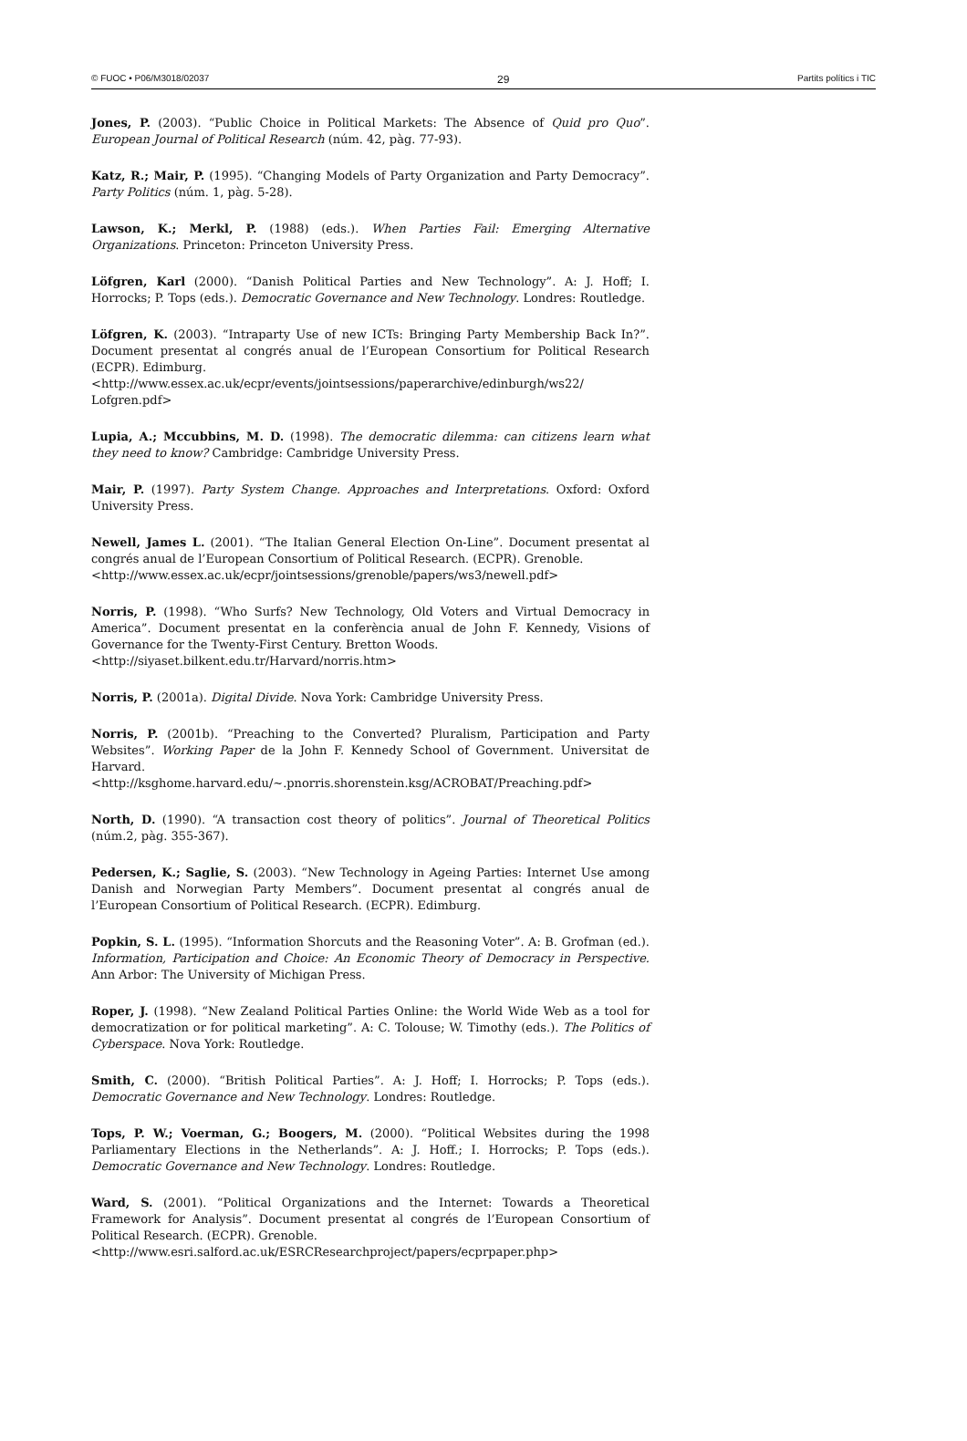© FUOC • P06/M3018/02037 29 Partits polítics i TIC
Jones, P. (2003). “Public Choice in Political Markets: The Absence of Quid pro Quo”. European Journal of Political Research (núm. 42, pàg. 77-93).
Katz, R.; Mair, P. (1995). “Changing Models of Party Organization and Party Democracy”. Party Politics (núm. 1, pàg. 5-28).
Lawson, K.; Merkl, P. (1988) (eds.). When Parties Fail: Emerging Alternative Organizations. Princeton: Princeton University Press.
Löfgren, Karl (2000). “Danish Political Parties and New Technology”. A: J. Hoff; I. Horrocks; P. Tops (eds.). Democratic Governance and New Technology. Londres: Routledge.
Löfgren, K. (2003). “Intraparty Use of new ICTs: Bringing Party Membership Back In?”. Document presentat al congrés anual de l’European Consortium for Political Research (ECPR). Edimburg.
<http://www.essex.ac.uk/ecpr/events/jointsessions/paperarchive/edinburgh/ws22/ Lofgren.pdf>
Lupia, A.; Mccubbins, M. D. (1998). The democratic dilemma: can citizens learn what they need to know? Cambridge: Cambridge University Press.
Mair, P. (1997). Party System Change. Approaches and Interpretations. Oxford: Oxford University Press.
Newell, James L. (2001). “The Italian General Election On-Line”. Document presentat al congrés anual de l’European Consortium of Political Research. (ECPR). Grenoble.
<http://www.essex.ac.uk/ecpr/jointsessions/grenoble/papers/ws3/newell.pdf>
Norris, P. (1998). “Who Surfs? New Technology, Old Voters and Virtual Democracy in America”. Document presentat en la conferència anual de John F. Kennedy, Visions of Governance for the Twenty-First Century. Bretton Woods.
<http://siyaset.bilkent.edu.tr/Harvard/norris.htm>
Norris, P. (2001a). Digital Divide. Nova York: Cambridge University Press.
Norris, P. (2001b). “Preaching to the Converted? Pluralism, Participation and Party Websites”. Working Paper de la John F. Kennedy School of Government. Universitat de Harvard.
<http://ksghome.harvard.edu/~.pnorris.shorenstein.ksg/ACROBAT/Preaching.pdf>
North, D. (1990). “A transaction cost theory of politics”. Journal of Theoretical Politics (núm.2, pàg. 355-367).
Pedersen, K.; Saglie, S. (2003). “New Technology in Ageing Parties: Internet Use among Danish and Norwegian Party Members”. Document presentat al congrés anual de l’European Consortium of Political Research. (ECPR). Edimburg.
Popkin, S. L. (1995). “Information Shorcuts and the Reasoning Voter”. A: B. Grofman (ed.). Information, Participation and Choice: An Economic Theory of Democracy in Perspective. Ann Arbor: The University of Michigan Press.
Roper, J. (1998). “New Zealand Political Parties Online: the World Wide Web as a tool for democratization or for political marketing”. A: C. Tolouse; W. Timothy (eds.). The Politics of Cyberspace. Nova York: Routledge.
Smith, C. (2000). “British Political Parties”. A: J. Hoff; I. Horrocks; P. Tops (eds.). Democratic Governance and New Technology. Londres: Routledge.
Tops, P. W.; Voerman, G.; Boogers, M. (2000). “Political Websites during the 1998 Parliamentary Elections in the Netherlands”. A: J. Hoff.; I. Horrocks; P. Tops (eds.). Democratic Governance and New Technology. Londres: Routledge.
Ward, S. (2001). “Political Organizations and the Internet: Towards a Theoretical Framework for Analysis”. Document presentat al congrés de l’European Consortium of Political Research. (ECPR). Grenoble.
<http://www.esri.salford.ac.uk/ESRCResearchproject/papers/ecprpaper.php>